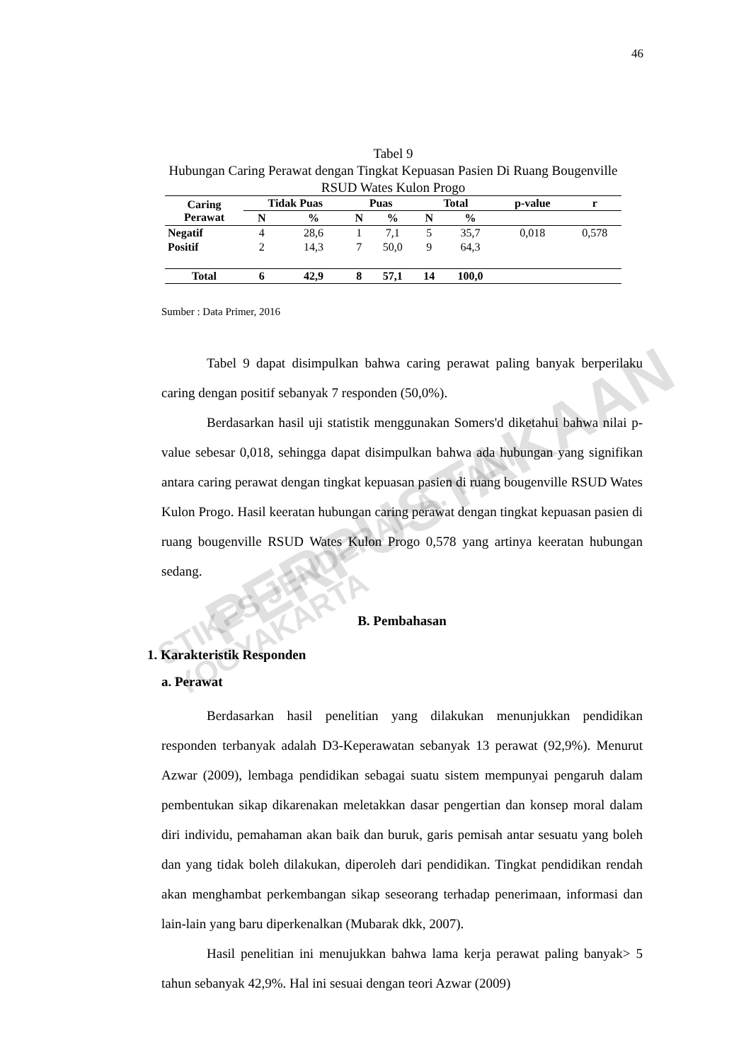46
Tabel 9
Hubungan Caring Perawat dengan Tingkat Kepuasan Pasien Di Ruang Bougenville RSUD Wates Kulon Progo
| Caring Perawat | Tidak Puas | | Puas | | Total | | p-value | r |
| --- | --- | --- | --- | --- | --- | --- | --- | --- |
| | N | % | N | % | N | % | | |
| Negatif | 4 | 28,6 | 1 | 7,1 | 5 | 35,7 | 0,018 | 0,578 |
| Positif | 2 | 14,3 | 7 | 50,0 | 9 | 64,3 | | |
| Total | 6 | 42,9 | 8 | 57,1 | 14 | 100,0 | | |
Sumber : Data Primer, 2016
Tabel 9 dapat disimpulkan bahwa caring perawat paling banyak berperilaku caring dengan positif sebanyak 7 responden (50,0%).
Berdasarkan hasil uji statistik menggunakan Somers'd diketahui bahwa nilai p-value sebesar 0,018, sehingga dapat disimpulkan bahwa ada hubungan yang signifikan antara caring perawat dengan tingkat kepuasan pasien di ruang bougenville RSUD Wates Kulon Progo. Hasil keeratan hubungan caring perawat dengan tingkat kepuasan pasien di ruang bougenville RSUD Wates Kulon Progo 0,578 yang artinya keeratan hubungan sedang.
B. Pembahasan
1. Karakteristik Responden
a. Perawat
Berdasarkan hasil penelitian yang dilakukan menunjukkan pendidikan responden terbanyak adalah D3-Keperawatan sebanyak 13 perawat (92,9%). Menurut Azwar (2009), lembaga pendidikan sebagai suatu sistem mempunyai pengaruh dalam pembentukan sikap dikarenakan meletakkan dasar pengertian dan konsep moral dalam diri individu, pemahaman akan baik dan buruk, garis pemisah antar sesuatu yang boleh dan yang tidak boleh dilakukan, diperoleh dari pendidikan. Tingkat pendidikan rendah akan menghambat perkembangan sikap seseorang terhadap penerimaan, informasi dan lain-lain yang baru diperkenalkan (Mubarak dkk, 2007).
Hasil penelitian ini menujukkan bahwa lama kerja perawat paling banyak> 5 tahun sebanyak 42,9%. Hal ini sesuai dengan teori Azwar (2009)
PERPUSTAKAAN
STIKES JENDERAL A. YANI YOGYAKARTA